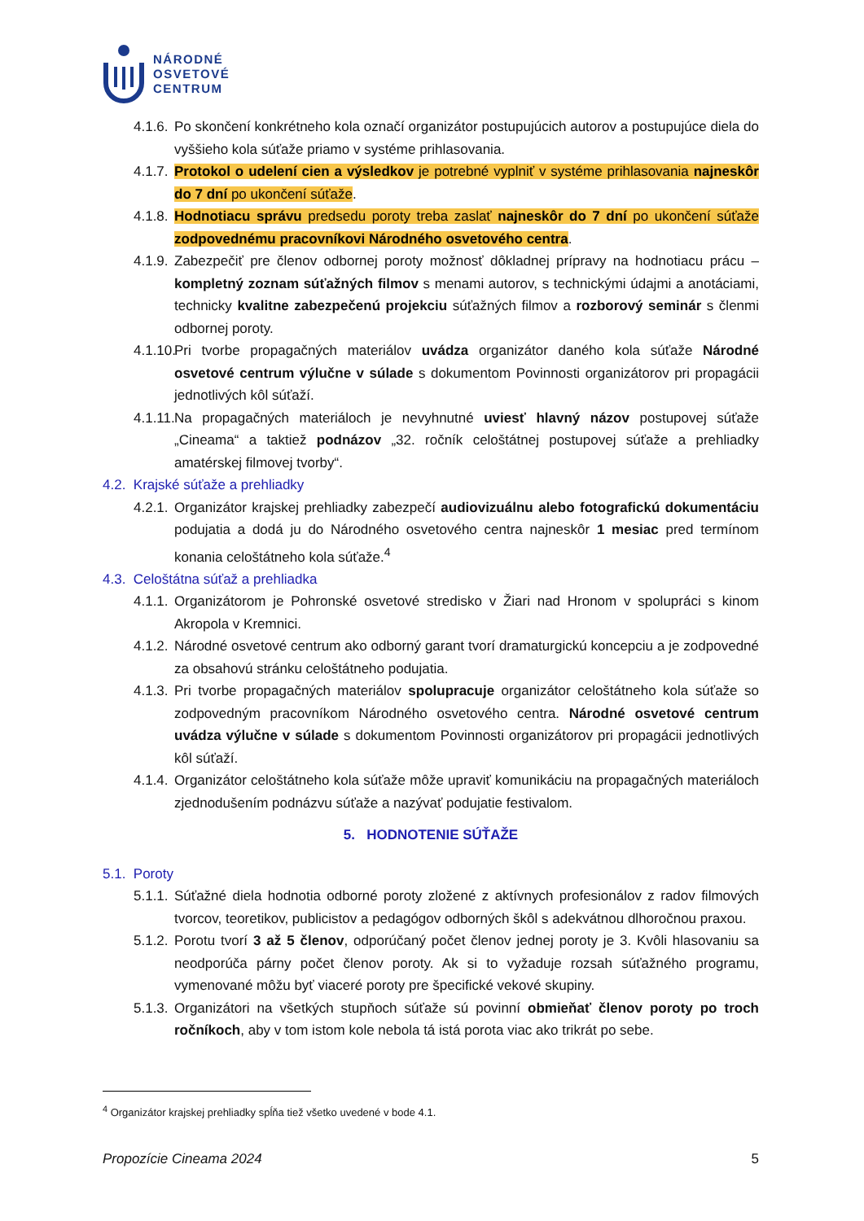NÁRODNÉ
OSVETOVÉ
CENTRUM
4.1.6. Po skončení konkrétneho kola označí organizátor postupujúcich autorov a postupujúce diela do vyššieho kola súťaže priamo v systéme prihlasovania.
4.1.7. Protokol o udelení cien a výsledkov je potrebné vyplniť v systéme prihlasovania najneskôr do 7 dní po ukončení súťaže.
4.1.8. Hodnotiacu správu predsedu poroty treba zaslať najneskôr do 7 dní po ukončení súťaže zodpovednému pracovníkovi Národného osvetového centra.
4.1.9. Zabezpečiť pre členov odbornej poroty možnosť dôkladnej prípravy na hodnotiacu prácu – kompletný zoznam súťažných filmov s menami autorov, s technickými údajmi a anotáciami, technicky kvalitne zabezpečenú projekciu súťažných filmov a rozborový seminár s členmi odbornej poroty.
4.1.10. Pri tvorbe propagačných materiálov uvádza organizátor daného kola súťaže Národné osvetové centrum výlučne v súlade s dokumentom Povinnosti organizátorov pri propagácii jednotlivých kôl súťaží.
4.1.11. Na propagačných materiáloch je nevyhnutné uviesť hlavný názov postupovej súťaže „Cineama“ a taktiež podnázov „32. ročník celoštátnej postupovej súťaže a prehliadky amatérskej filmovej tvorby“.
4.2. Krajské súťaže a prehliadky
4.2.1. Organizátor krajskej prehliadky zabezpečí audiovizuálnu alebo fotografickú dokumentáciu podujatia a dodá ju do Národného osvetového centra najneskôr 1 mesiac pred termínom konania celoštátneho kola súťaže.<sup>4</sup>
4.3. Celoštátna súťaž a prehliadka
4.1.1. Organizátorom je Pohronské osvetové stredisko v Žiari nad Hronom v spolupráci s kinom Akropola v Kremnici.
4.1.2. Národné osvetové centrum ako odborný garant tvorí dramaturgickú koncepciu a je zodpovedné za obsahovú stránku celoštátneho podujatia.
4.1.3. Pri tvorbe propagačných materiálov spolupracuje organizátor celoštátneho kola súťaže so zodpovedným pracovníkom Národného osvetového centra. Národné osvetové centrum uvádza výlučne v súlade s dokumentom Povinnosti organizátorov pri propagácii jednotlivých kôl súťaží.
4.1.4. Organizátor celoštátneho kola súťaže môže upraviť komunikáciu na propagačných materiáloch zjednodušením podnázvu súťaže a nazývať podujatie festivalom.
5. HODNOTENIE SÚŤAŽE
5.1. Poroty
5.1.1. Súťažné diela hodnotia odborné poroty zložené z aktívnych profesionálov z radov filmových tvorcov, teoretikov, publicistov a pedagógov odborných škôl s adekvátnou dlhoročnou praxou.
5.1.2. Porotu tvorí 3 až 5 členov, odporúčaný počet členov jednej poroty je 3. Kvôli hlasovaniu sa neodporúča párny počet členov poroty. Ak si to vyžaduje rozsah súťažného programu, vymenované môžu byť viaceré poroty pre špecifické vekové skupiny.
5.1.3. Organizátori na všetkých stupňoch súťaže sú povinní obmieňať členov poroty po troch ročníkoch, aby v tom istom kole nebola tá istá porota viac ako trikrát po sebe.
<sup>4</sup> Organizátor krajskej prehliadky spĺňa tiež všetko uvedené v bode 4.1.
Propozície Cineama 2024 5